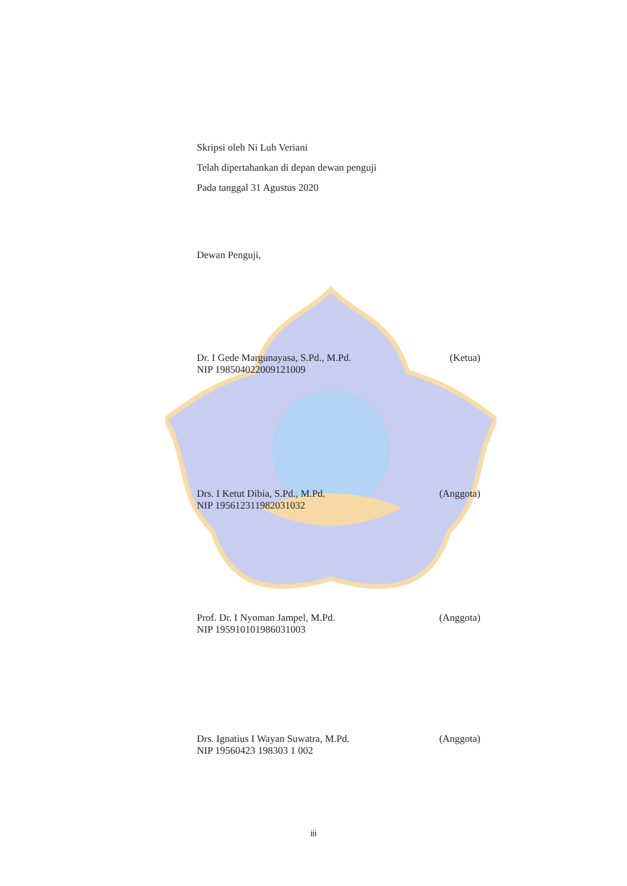Skripsi oleh Ni Luh Veriani
Telah dipertahankan di depan dewan penguji
Pada tanggal 31 Agustus 2020
Dewan Penguji,
Dr. I Gede Margunayasa, S.Pd., M.Pd. (Ketua)
NIP 198504022009121009
Drs. I Ketut Dibia, S.Pd., M.Pd. (Anggota)
NIP 195612311982031032
Prof. Dr. I Nyoman Jampel, M.Pd. (Anggota)
NIP 195910101986031003
Drs. Ignatius I Wayan Suwatra, M.Pd. (Anggota)
NIP 19560423 198303 1 002
iii